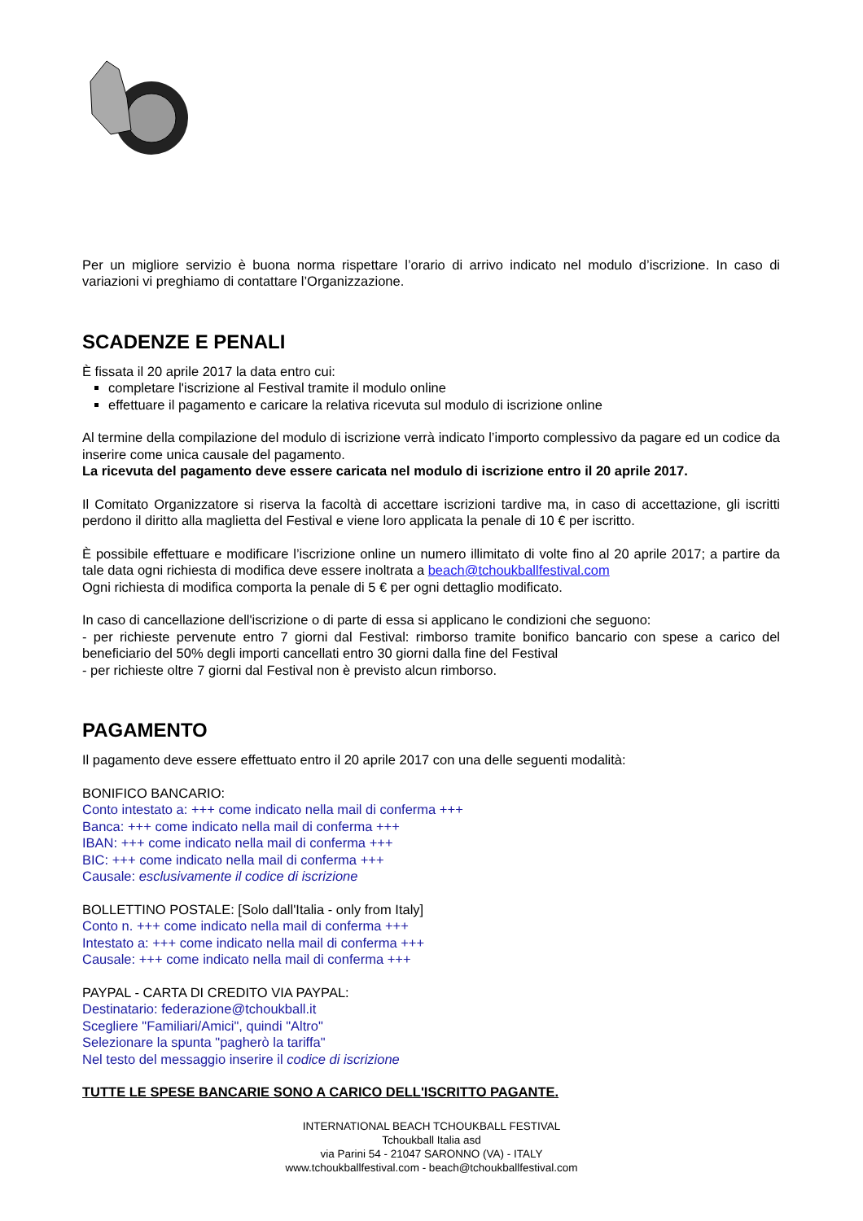Per un migliore servizio è buona norma rispettare l’orario di arrivo indicato nel modulo d’iscrizione. In caso di variazioni vi preghiamo di contattare l’Organizzazione.
SCADENZE E PENALI
È fissata il 20 aprile 2017 la data entro cui:
completare l'iscrizione al Festival tramite il modulo online
effettuare il pagamento e caricare la relativa ricevuta sul modulo di iscrizione online
Al termine della compilazione del modulo di iscrizione verrà indicato l’importo complessivo da pagare ed un codice da inserire come unica causale del pagamento.
La ricevuta del pagamento deve essere caricata nel modulo di iscrizione entro il 20 aprile 2017.
Il Comitato Organizzatore si riserva la facoltà di accettare iscrizioni tardive ma, in caso di accettazione, gli iscritti perdono il diritto alla maglietta del Festival e viene loro applicata la penale di 10 € per iscritto.
È possibile effettuare e modificare l’iscrizione online un numero illimitato di volte fino al 20 aprile 2017; a partire da tale data ogni richiesta di modifica deve essere inoltrata a beach@tchoukballfestival.com
Ogni richiesta di modifica comporta la penale di 5 € per ogni dettaglio modificato.
In caso di cancellazione dell'iscrizione o di parte di essa si applicano le condizioni che seguono:
- per richieste pervenute entro 7 giorni dal Festival: rimborso tramite bonifico bancario con spese a carico del beneficiario del 50% degli importi cancellati entro 30 giorni dalla fine del Festival
- per richieste oltre 7 giorni dal Festival non è previsto alcun rimborso.
PAGAMENTO
Il pagamento deve essere effettuato entro il 20 aprile 2017 con una delle seguenti modalità:
BONIFICO BANCARIO:
Conto intestato a: +++ come indicato nella mail di conferma +++
Banca: +++ come indicato nella mail di conferma +++
IBAN: +++ come indicato nella mail di conferma +++
BIC: +++ come indicato nella mail di conferma +++
Causale: esclusivamente il codice di iscrizione
BOLLETTINO POSTALE: [Solo dall'Italia - only from Italy]
Conto n. +++ come indicato nella mail di conferma +++
Intestato a: +++ come indicato nella mail di conferma +++
Causale: +++ come indicato nella mail di conferma +++
PAYPAL - CARTA DI CREDITO VIA PAYPAL:
Destinatario: federazione@tchoukball.it
Scegliere "Familiari/Amici", quindi "Altro"
Selezionare la spunta "pagherò la tariffa"
Nel testo del messaggio inserire il codice di iscrizione
TUTTE LE SPESE BANCARIE SONO A CARICO DELL'ISCRITTO PAGANTE.
INTERNATIONAL BEACH TCHOUKBALL FESTIVAL
Tchoukball Italia asd
via Parini 54 - 21047 SARONNO (VA) - ITALY
www.tchoukballfestival.com - beach@tchoukballfestival.com